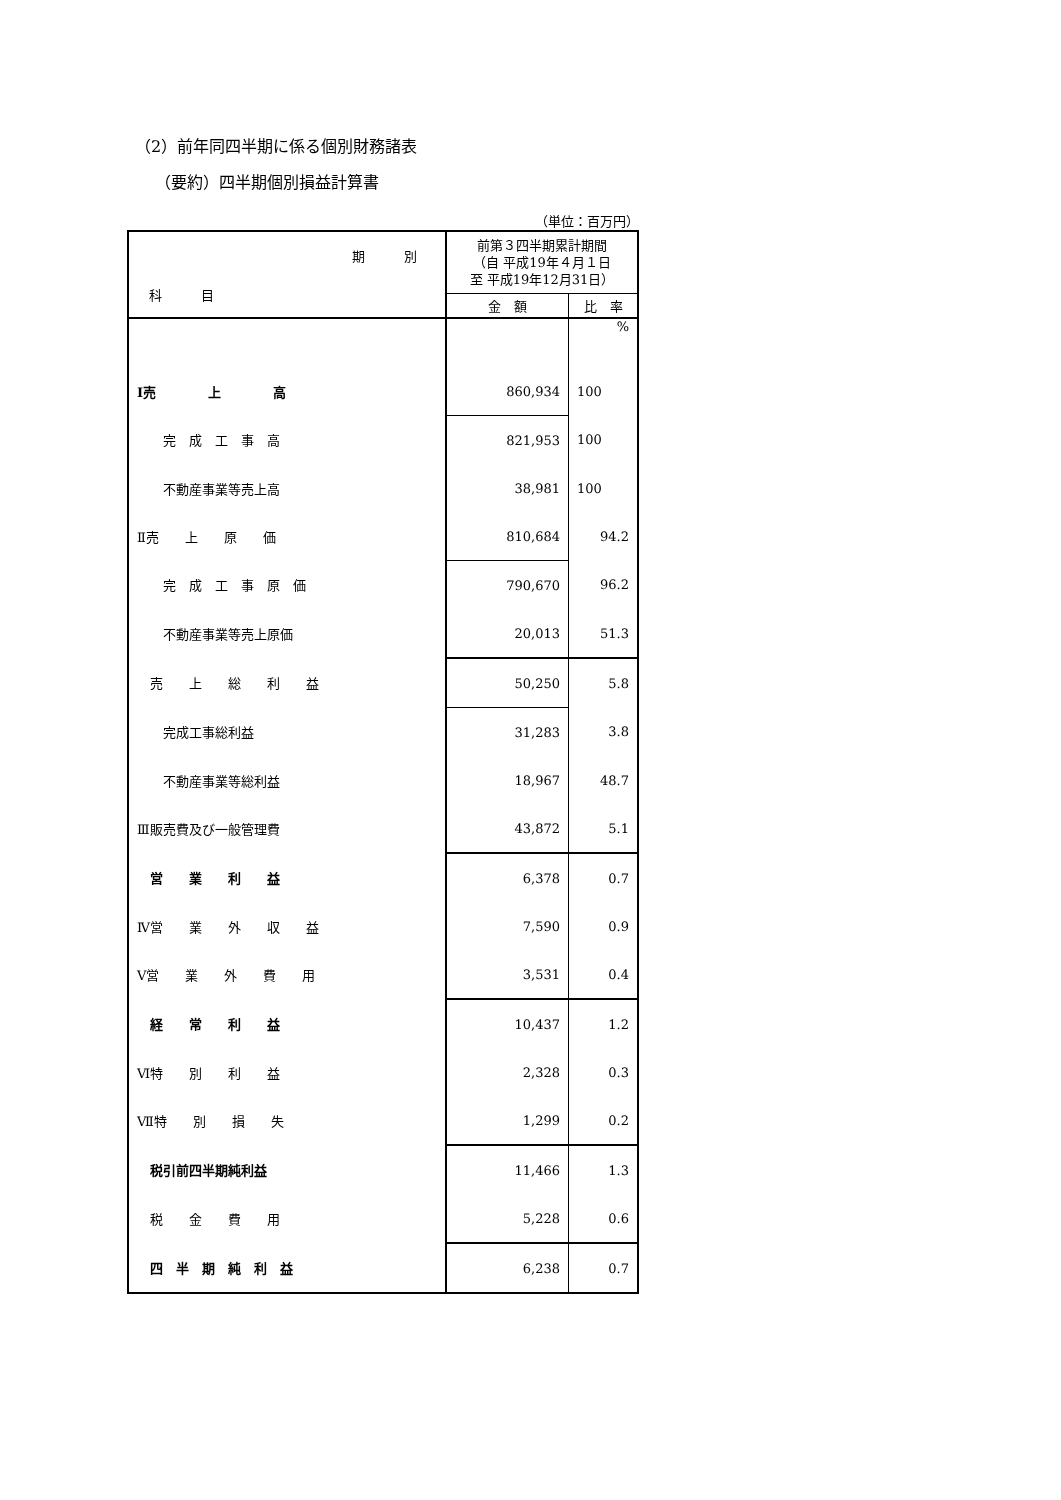（2）前年同四半期に係る個別財務諸表
（要約）四半期個別損益計算書
（単位：百万円）
| 期 別 科 目 | 前第３四半期累計期間 （自 平成19年４月１日 至 平成19年12月31日） | |
| --- | --- | --- |
| | 金 額 | 比 率 |
| | | % |
| Ⅰ売 上 高 | 860,934 | 100 |
| 完 成 工 事 高 | 821,953 | 100 |
| 不動産事業等売上高 | 38,981 | 100 |
| Ⅱ売 上 原 価 | 810,684 | 94.2 |
| 完 成 工 事 原 価 | 790,670 | 96.2 |
| 不動産事業等売上原価 | 20,013 | 51.3 |
| 売 上 総 利 益 | 50,250 | 5.8 |
| 完成工事総利益 | 31,283 | 3.8 |
| 不動産事業等総利益 | 18,967 | 48.7 |
| Ⅲ販売費及び一般管理費 | 43,872 | 5.1 |
| 営 業 利 益 | 6,378 | 0.7 |
| Ⅳ営 業 外 収 益 | 7,590 | 0.9 |
| Ⅴ営 業 外 費 用 | 3,531 | 0.4 |
| 経 常 利 益 | 10,437 | 1.2 |
| Ⅵ特 別 利 益 | 2,328 | 0.3 |
| Ⅶ特 別 損 失 | 1,299 | 0.2 |
| 税引前四半期純利益 | 11,466 | 1.3 |
| 税 金 費 用 | 5,228 | 0.6 |
| 四 半 期 純 利 益 | 6,238 | 0.7 |